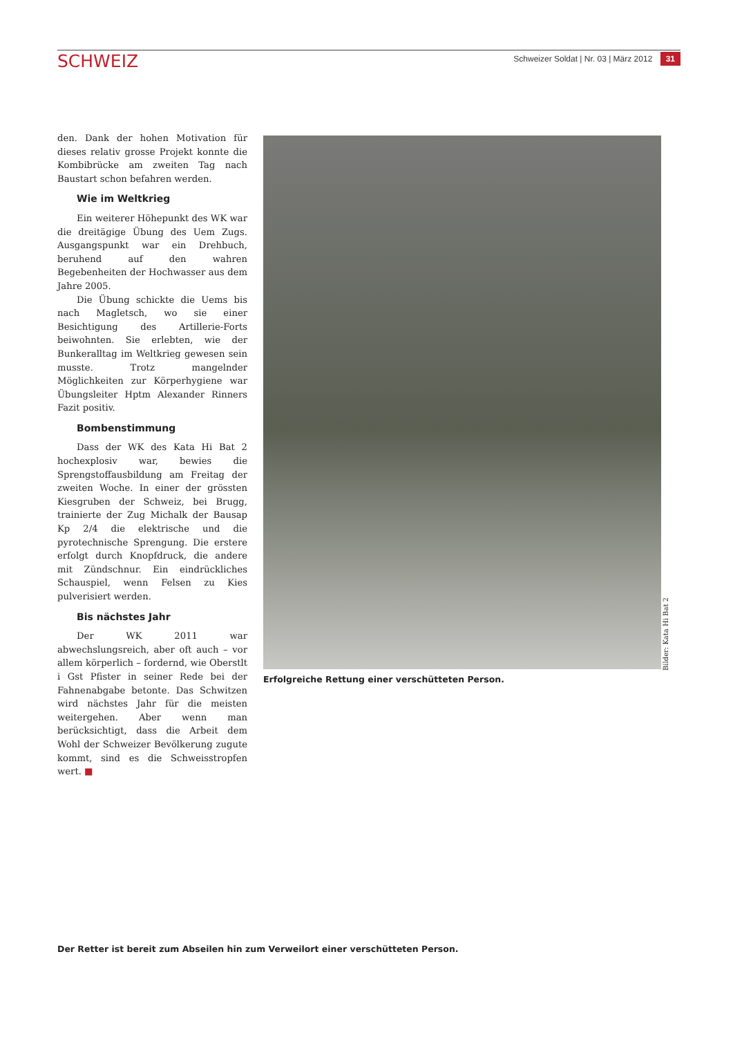SCHWEIZ
Schweizer Soldat | Nr. 03 | März 2012 31
den. Dank der hohen Motivation für dieses relativ grosse Projekt konnte die Kombibrücke am zweiten Tag nach Baustart schon befahren werden.
Wie im Weltkrieg
Ein weiterer Höhepunkt des WK war die dreitägige Übung des Uem Zugs. Ausgangspunkt war ein Drehbuch, beruhend auf den wahren Begebenheiten der Hochwasser aus dem Jahre 2005.
Die Übung schickte die Uems bis nach Magletsch, wo sie einer Besichtigung des Artillerie-Forts beiwohnten. Sie erlebten, wie der Bunkeralltag im Weltkrieg gewesen sein musste. Trotz mangelnder Möglichkeiten zur Körperhygiene war Übungsleiter Hptm Alexander Rinners Fazit positiv.
Bombenstimmung
Dass der WK des Kata Hi Bat 2 hochexplosiv war, bewies die Sprengstoffausbildung am Freitag der zweiten Woche. In einer der grössten Kiesgruben der Schweiz, bei Brugg, trainierte der Zug Michalk der Bausap Kp 2/4 die elektrische und die pyrotechnische Sprengung. Die erstere erfolgt durch Knopfdruck, die andere mit Zündschnur. Ein eindrückliches Schauspiel, wenn Felsen zu Kies pulverisiert werden.
Bis nächstes Jahr
Der WK 2011 war abwechslungsreich, aber oft auch – vor allem körperlich – fordernd, wie Oberstlt i Gst Pfister in seiner Rede bei der Fahnenabgabe betonte. Das Schwitzen wird nächstes Jahr für die meisten weitergehen. Aber wenn man berücksichtigt, dass die Arbeit dem Wohl der Schweizer Bevölkerung zugute kommt, sind es die Schweisstropfen wert. ■
Bilder: Kata Hi Bat 2
Erfolgreiche Rettung einer verschütteten Person.
Der Retter ist bereit zum Abseilen hin zum Verweilort einer verschütteten Person.